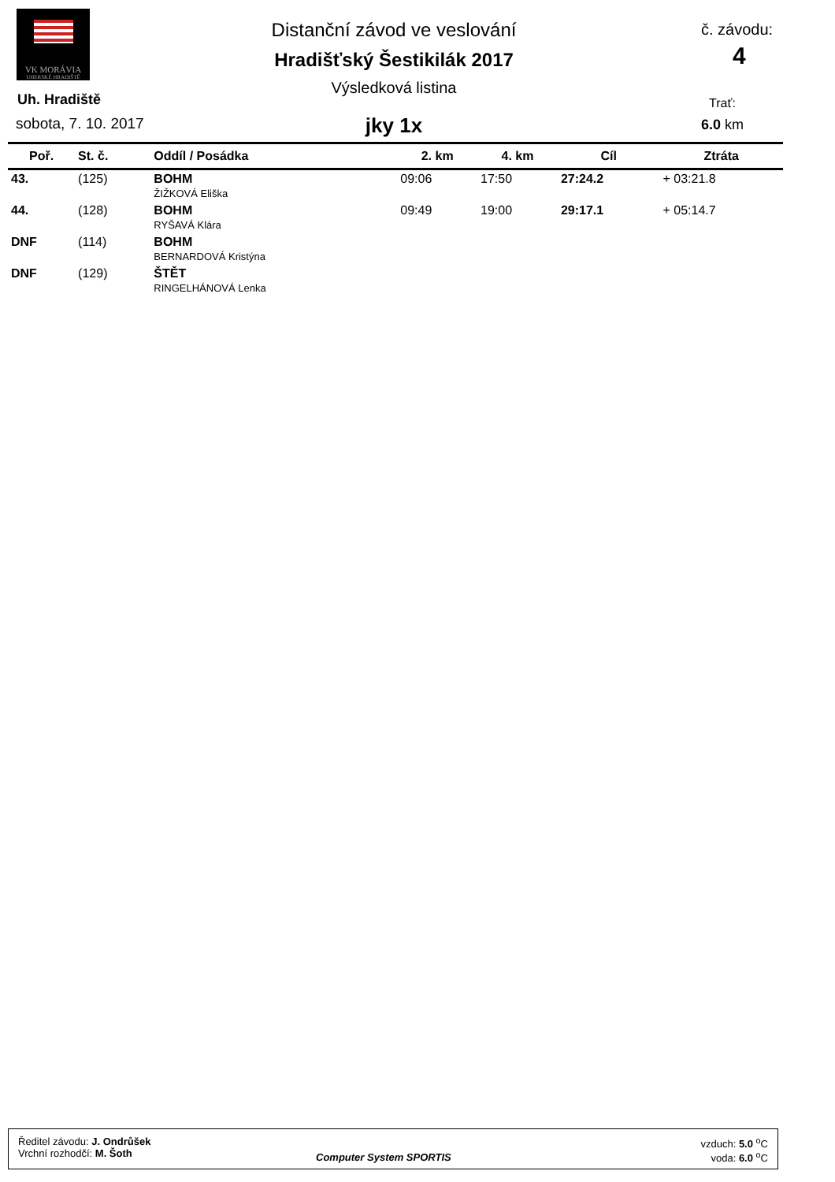VK MORÁVIA
UHERSKÉ HRADIŠTĚ
Distanční závod ve veslování
Hradišťský Šestikilák 2017
Výsledková listina
jky 1x
Uh. Hradiště
sobota, 7. 10. 2017
č. závodu:
4
Trať:
6.0 km
| Poř. | St. č. | Oddíl / Posádka | 2. km | 4. km | Cíl | Ztráta |
| --- | --- | --- | --- | --- | --- | --- |
| 43. | (125) | BOHM ŽIŽKOVÁ Eliška | 09:06 | 17:50 | 27:24.2 | + 03:21.8 |
| 44. | (128) | BOHM RYŠAVÁ Klára | 09:49 | 19:00 | 29:17.1 | + 05:14.7 |
| DNF | (114) | BOHM BERNARDOVÁ Kristýna | | | | |
| DNF | (129) | ŠTĚT RINGELHÁNOVÁ Lenka | | | | |
Ředitel závodu: J. Ondrůšek
Vrchní rozhodčí: M. Šoth
Computer System SPORTIS
vzduch: 5.0 <sup>o</sup>C
voda: 6.0 <sup>o</sup>C